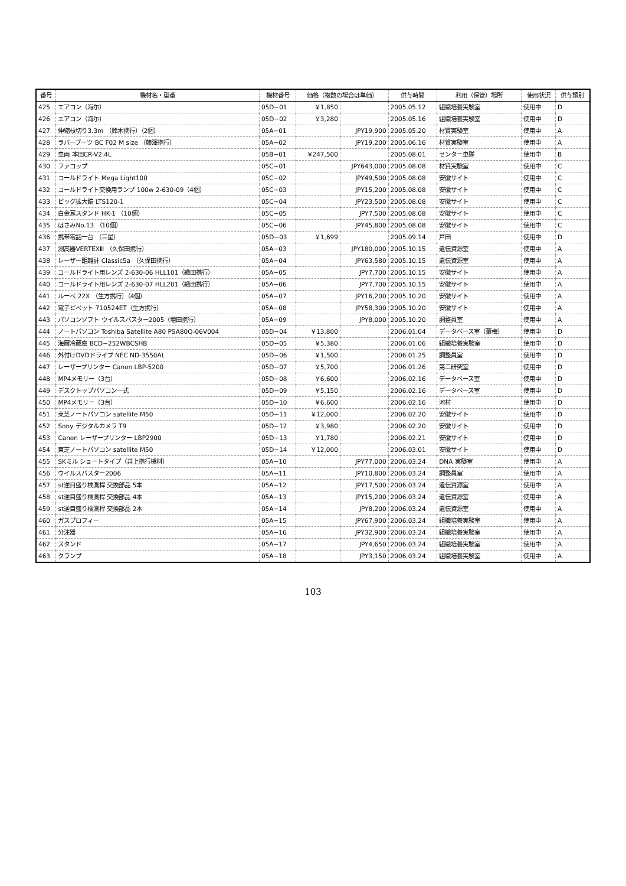| 番号 | 機材名・型番 | 機材番号 | 価格（複数の場合は単価） | | 供与時間 | 利用（保管）場所 | 使用状況 | 供与類別 |
| --- | --- | --- | --- | --- | --- | --- | --- | --- |
| 425 | エアコン（海尓） | 05D−01 | ￥1,850 | | 2005.05.12 | 組織培養実験室 | 使用中 | D |
| 426 | エアコン（海尓） | 05D−02 | ￥3,280 | | 2005.05.16 | 組織培養実験室 | 使用中 | D |
| 427 | 伸縮枝切り3.3m （鈴木携行）（2個） | 05A−01 | | JPY19,900 | 2005.05.20 | 材質実験室 | 使用中 | A |
| 428 | ラバーブーツ BC F02 M size （藤澤携行） | 05A−02 | | JPY19,200 | 2005.06.16 | 材質実験室 | 使用中 | A |
| 429 | 車両 本田CR-V2.4L | 05B−01 | ￥247,500 | | 2005.08.01 | センター車隊 | 使用中 | B |
| 430 | ファコップ | 05C−01 | | JPY643,000 | 2005.08.08 | 材質実験室 | 使用中 | C |
| 431 | コールドライト Mega Light100 | 05C−02 | | JPY49,500 | 2005.08.08 | 安徽サイト | 使用中 | C |
| 432 | コールドライト交換用ランプ 100w 2-630-09（4個） | 05C−03 | | JPY15,200 | 2005.08.08 | 安徽サイト | 使用中 | C |
| 433 | ビッグ拡大鏡 LTS120-1 | 05C−04 | | JPY23,500 | 2005.08.08 | 安徽サイト | 使用中 | C |
| 434 | 白金耳スタンド HK-1 （10個） | 05C−05 | | JPY7,500 | 2005.08.08 | 安徽サイト | 使用中 | C |
| 435 | はさみNo.13 （10個） | 05C−06 | | JPY45,800 | 2005.08.08 | 安徽サイト | 使用中 | C |
| 436 | 携帯電話一台 （三星） | 05D−03 | ￥1,699 | | 2005.09.14 | 戸田 | 使用中 | D |
| 437 | 測高器VERTEXⅢ （久保田携行） | 05A−03 | | JPY180,000 | 2005.10.15 | 遺伝資源室 | 使用中 | A |
| 438 | レーザー距離計 Classic5a （久保田携行） | 05A−04 | | JPY63,580 | 2005.10.15 | 遺伝資源室 | 使用中 | A |
| 439 | コールドライト用レンズ 2-630-06 HLL101（織田携行） | 05A−05 | | JPY7,700 | 2005.10.15 | 安徽サイト | 使用中 | A |
| 440 | コールドライト用レンズ 2-630-07 HLL201（織田携行） | 05A−06 | | JPY7,700 | 2005.10.15 | 安徽サイト | 使用中 | A |
| 441 | ルーペ 22X （生方携行）（4個） | 05A−07 | | JPY16,200 | 2005.10.20 | 安徽サイト | 使用中 | A |
| 442 | 電子ピペット 710524ET（生方携行） | 05A−08 | | JPY58,300 | 2005.10.20 | 安徽サイト | 使用中 | A |
| 443 | パソコンソフト ウイルスバスター2005（増田携行） | 05A−09 | | JPY8,000 | 2005.10.20 | 調整員室 | 使用中 | A |
| 444 | ノートパソコン Toshiba Satellite A80 PSA80Q-06V004 | 05D−04 | ￥13,800 | | 2006.01.04 | データベース室（董梅） | 使用中 | D |
| 445 | 海爾冷蔵庫 BCD−252WBCSHB | 05D−05 | ￥5,380 | | 2006.01.06 | 組織培養実験室 | 使用中 | D |
| 446 | 外付けDVDドライブ NEC ND-3550AL | 05D−06 | ￥1,500 | | 2006.01.25 | 調整員室 | 使用中 | D |
| 447 | レーザープリンター Canon LBP-5200 | 05D−07 | ￥5,700 | | 2006.01.26 | 第二研究室 | 使用中 | D |
| 448 | MP4メモリー（3台） | 05D−08 | ￥6,600 | | 2006.02.16 | データベース室 | 使用中 | D |
| 449 | デスクトップパソコン一式 | 05D−09 | ￥5,150 | | 2006.02.16 | データベース室 | 使用中 | D |
| 450 | MP4メモリー（3台） | 05D−10 | ￥6,600 | | 2006.02.16 | 河村 | 使用中 | D |
| 451 | 東芝ノートパソコン satellite M50 | 05D−11 | ￥12,000 | | 2006.02.20 | 安徽サイト | 使用中 | D |
| 452 | Sony デジタルカメラ T9 | 05D−12 | ￥3,980 | | 2006.02.20 | 安徽サイト | 使用中 | D |
| 453 | Canon レーザープリンター LBP2900 | 05D−13 | ￥1,780 | | 2006.02.21 | 安徽サイト | 使用中 | D |
| 454 | 東芝ノートパソコン satellite M50 | 05D−14 | ￥12,000 | | 2006.03.01 | 安徽サイト | 使用中 | D |
| 455 | SKミル ショートタイプ（井上携行機材） | 05A−10 | | JPY77,000 | 2006.03.24 | DNA 実験室 | 使用中 | A |
| 456 | ウイルスバスター2006 | 05A−11 | | JPY10,800 | 2006.03.24 | 調整員室 | 使用中 | A |
| 457 | st逆目盛り検測桿 交換部品 5本 | 05A−12 | | JPY17,500 | 2006.03.24 | 遺伝資源室 | 使用中 | A |
| 458 | st逆目盛り検測桿 交換部品 4本 | 05A−13 | | JPY15,200 | 2006.03.24 | 遺伝資源室 | 使用中 | A |
| 459 | st逆目盛り検測桿 交換部品 2本 | 05A−14 | | JPY8,200 | 2006.03.24 | 遺伝資源室 | 使用中 | A |
| 460 | ガスプロフィー | 05A−15 | | JPY67,900 | 2006.03.24 | 組織培養実験室 | 使用中 | A |
| 461 | 分注器 | 05A−16 | | JPY32,900 | 2006.03.24 | 組織培養実験室 | 使用中 | A |
| 462 | スタンド | 05A−17 | | JPY4,650 | 2006.03.24 | 組織培養実験室 | 使用中 | A |
| 463 | クランプ | 05A−18 | | JPY3,150 | 2006.03.24 | 組織培養実験室 | 使用中 | A |
103